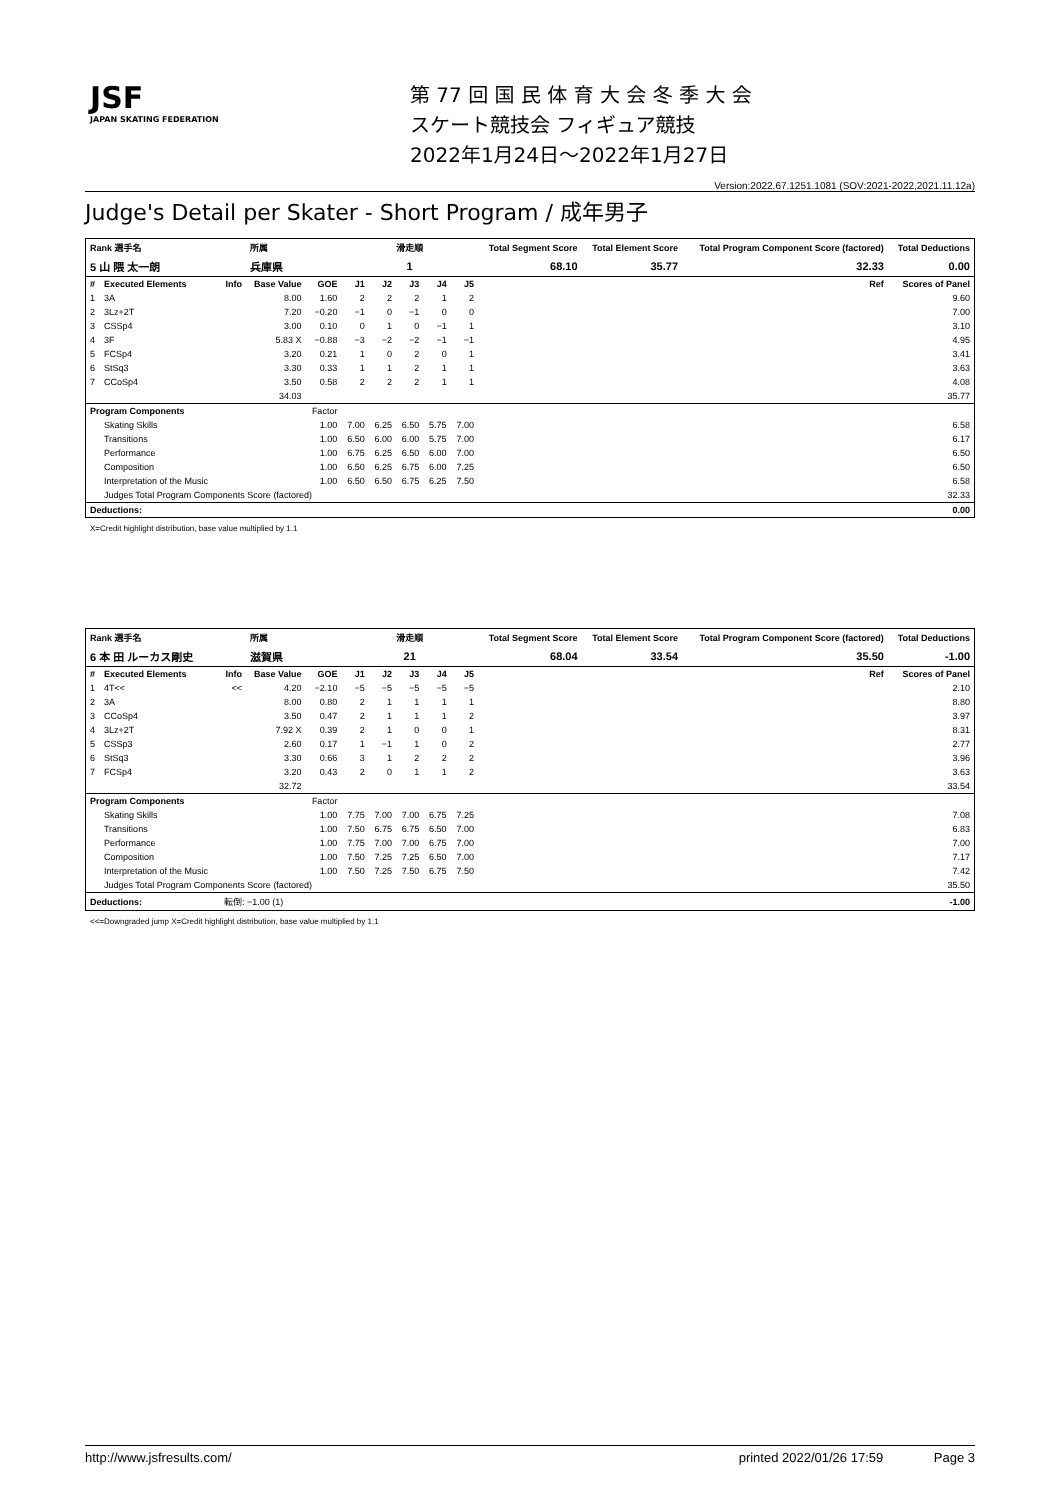JSF
JAPAN SKATING FEDERATION
第 77 回 国 民 体 育 大 会 冬 季 大 会
スケート競技会 フィギュア競技
2022年1月24日～2022年1月27日
Version:2022.67.1251.1081 (SOV:2021-2022,2021.11.12a)
Judge's Detail per Skater - Short Program / 成年男子
| Rank 選手名 | | | 所属 | | 滑走順 | | | | | Total Segment Score | Total Element Score | Total Program Component Score (factored) | Total Deductions |
| --- | --- | --- | --- | --- | --- | --- | --- | --- | --- | --- | --- | --- | --- |
| 5 山 隈 太一朗 | | | 兵庫県 | | 1 | | | | | 68.10 | 35.77 | 32.33 | 0.00 |
| # | Executed Elements | Info | Base Value | GOE | J1 | J2 | J3 | J4 | J5 | | | Ref | Scores of Panel |
| 1 | 3A | | 8.00 | 1.60 | 2 | 2 | 2 | 1 | 2 | | | | 9.60 |
| 2 | 3Lz+2T | | 7.20 | −0.20 | −1 | 0 | −1 | 0 | 0 | | | | 7.00 |
| 3 | CSSp4 | | 3.00 | 0.10 | 0 | 1 | 0 | −1 | 1 | | | | 3.10 |
| 4 | 3F | | 5.83 X | −0.88 | −3 | −2 | −2 | −1 | −1 | | | | 4.95 |
| 5 | FCSp4 | | 3.20 | 0.21 | 1 | 0 | 2 | 0 | 1 | | | | 3.41 |
| 6 | StSq3 | | 3.30 | 0.33 | 1 | 1 | 2 | 1 | 1 | | | | 3.63 |
| 7 | CCoSp4 | | 3.50 | 0.58 | 2 | 2 | 2 | 1 | 1 | | | | 4.08 |
| | | | 34.03 | | | | | | | | | | 35.77 |
| Program Components | | | | Factor | | | | | | | | | |
| | Skating Skills | | | 1.00 | 7.00 | 6.25 | 6.50 | 5.75 | 7.00 | | | | 6.58 |
| | Transitions | | | 1.00 | 6.50 | 6.00 | 6.00 | 5.75 | 7.00 | | | | 6.17 |
| | Performance | | | 1.00 | 6.75 | 6.25 | 6.50 | 6.00 | 7.00 | | | | 6.50 |
| | Composition | | | 1.00 | 6.50 | 6.25 | 6.75 | 6.00 | 7.25 | | | | 6.50 |
| | Interpretation of the Music | | | 1.00 | 6.50 | 6.50 | 6.75 | 6.25 | 7.50 | | | | 6.58 |
| | Judges Total Program Components Score (factored) | | | | | | | | | | | | 32.33 |
| Deductions: | | | | | | | | | | | | | 0.00 |
X=Credit highlight distribution, base value multiplied by 1.1
| Rank 選手名 | | | 所属 | | 滑走順 | | | | | Total Segment Score | Total Element Score | Total Program Component Score (factored) | Total Deductions |
| --- | --- | --- | --- | --- | --- | --- | --- | --- | --- | --- | --- | --- | --- |
| 6 本 田 ルーカス剛史 | | | 滋賀県 | | 21 | | | | | 68.04 | 33.54 | 35.50 | -1.00 |
| # | Executed Elements | Info | Base Value | GOE | J1 | J2 | J3 | J4 | J5 | | | Ref | Scores of Panel |
| 1 | 4T<< | << | 4.20 | −2.10 | −5 | −5 | −5 | −5 | −5 | | | | 2.10 |
| 2 | 3A | | 8.00 | 0.80 | 2 | 1 | 1 | 1 | 1 | | | | 8.80 |
| 3 | CCoSp4 | | 3.50 | 0.47 | 2 | 1 | 1 | 1 | 2 | | | | 3.97 |
| 4 | 3Lz+2T | | 7.92 X | 0.39 | 2 | 1 | 0 | 0 | 1 | | | | 8.31 |
| 5 | CSSp3 | | 2.60 | 0.17 | 1 | −1 | 1 | 0 | 2 | | | | 2.77 |
| 6 | StSq3 | | 3.30 | 0.66 | 3 | 1 | 2 | 2 | 2 | | | | 3.96 |
| 7 | FCSp4 | | 3.20 | 0.43 | 2 | 0 | 1 | 1 | 2 | | | | 3.63 |
| | | | 32.72 | | | | | | | | | | 33.54 |
| Program Components | | | | Factor | | | | | | | | | |
| | Skating Skills | | | 1.00 | 7.75 | 7.00 | 7.00 | 6.75 | 7.25 | | | | 7.08 |
| | Transitions | | | 1.00 | 7.50 | 6.75 | 6.75 | 6.50 | 7.00 | | | | 6.83 |
| | Performance | | | 1.00 | 7.75 | 7.00 | 7.00 | 6.75 | 7.00 | | | | 7.00 |
| | Composition | | | 1.00 | 7.50 | 7.25 | 7.25 | 6.50 | 7.00 | | | | 7.17 |
| | Interpretation of the Music | | | 1.00 | 7.50 | 7.25 | 7.50 | 6.75 | 7.50 | | | | 7.42 |
| | Judges Total Program Components Score (factored) | | | | | | | | | | | | 35.50 |
| Deductions: | | 転倒: −1.00 (1) | | | | | | | | | | | -1.00 |
<<=Downgraded jump X=Credit highlight distribution, base value multiplied by 1.1
http://www.jsfresults.com/ printed 2022/01/26 17:59 Page 3